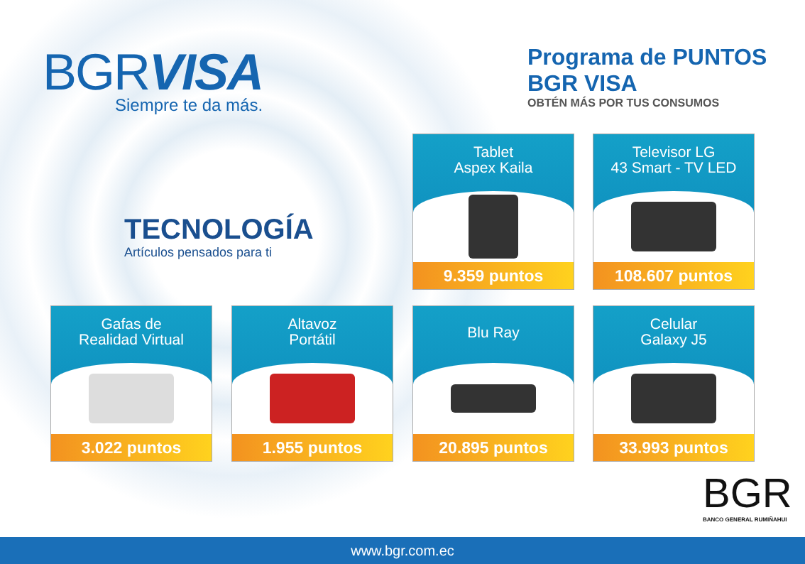BGRVISA
Siempre te da más.
Programa de PUNTOS BGR VISA
OBTÉN MÁS POR TUS CONSUMOS
TECNOLOGÍA
Artículos pensados para ti
Tablet
Aspex Kaila
9.359 puntos
Televisor LG
43 Smart - TV LED
108.607 puntos
Gafas de
Realidad Virtual
3.022 puntos
Altavoz
Portátil
1.955 puntos
Blu Ray
20.895 puntos
Celular
Galaxy J5
33.993 puntos
BGR
BANCO GENERAL RUMIÑAHUI
www.bgr.com.ec